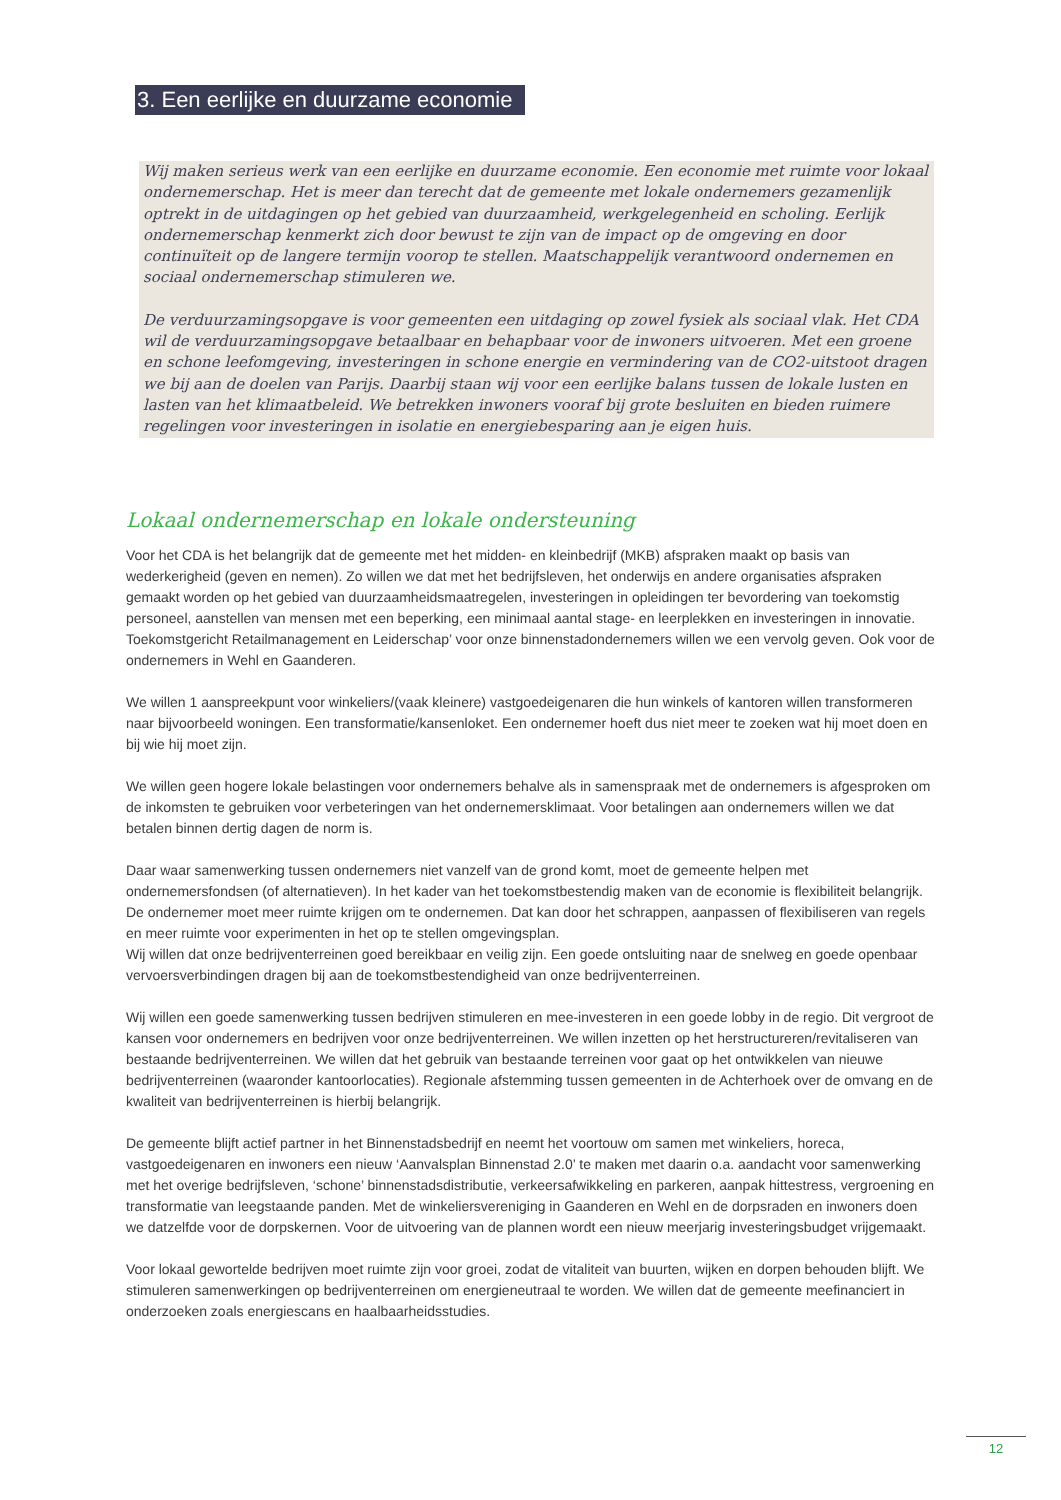3. Een eerlijke en duurzame economie
Wij maken serieus werk van een eerlijke en duurzame economie. Een economie met ruimte voor lokaal ondernemerschap. Het is meer dan terecht dat de gemeente met lokale ondernemers gezamenlijk optrekt in de uitdagingen op het gebied van duurzaamheid, werkgelegenheid en scholing. Eerlijk ondernemerschap kenmerkt zich door bewust te zijn van de impact op de omgeving en door continuïteit op de langere termijn voorop te stellen. Maatschappelijk verantwoord ondernemen en sociaal ondernemerschap stimuleren we.
De verduurzamingsopgave is voor gemeenten een uitdaging op zowel fysiek als sociaal vlak. Het CDA wil de verduurzamingsopgave betaalbaar en behapbaar voor de inwoners uitvoeren. Met een groene en schone leefomgeving, investeringen in schone energie en vermindering van de CO2-uitstoot dragen we bij aan de doelen van Parijs. Daarbij staan wij voor een eerlijke balans tussen de lokale lusten en lasten van het klimaatbeleid. We betrekken inwoners vooraf bij grote besluiten en bieden ruimere regelingen voor investeringen in isolatie en energiebesparing aan je eigen huis.
Lokaal ondernemerschap en lokale ondersteuning
Voor het CDA is het belangrijk dat de gemeente met het midden- en kleinbedrijf (MKB) afspraken maakt op basis van wederkerigheid (geven en nemen). Zo willen we dat met het bedrijfsleven, het onderwijs en andere organisaties afspraken gemaakt worden op het gebied van duurzaamheidsmaatregelen, investeringen in opleidingen ter bevordering van toekomstig personeel, aanstellen van mensen met een beperking, een minimaal aantal stage- en leerplekken en investeringen in innovatie. Toekomstgericht Retailmanagement en Leiderschap’ voor onze binnenstadondernemers willen we een vervolg geven. Ook voor de ondernemers in Wehl en Gaanderen.
We willen 1 aanspreekpunt voor winkeliers/(vaak kleinere) vastgoedeigenaren die hun winkels of kantoren willen transformeren naar bijvoorbeeld woningen. Een transformatie/kansenloket. Een ondernemer hoeft dus niet meer te zoeken wat hij moet doen en bij wie hij moet zijn.
We willen geen hogere lokale belastingen voor ondernemers behalve als in samenspraak met de ondernemers is afgesproken om de inkomsten te gebruiken voor verbeteringen van het ondernemersklimaat. Voor betalingen aan ondernemers willen we dat betalen binnen dertig dagen de norm is.
Daar waar samenwerking tussen ondernemers niet vanzelf van de grond komt, moet de gemeente helpen met ondernemersfondsen (of alternatieven). In het kader van het toekomstbestendig maken van de economie is flexibiliteit belangrijk. De ondernemer moet meer ruimte krijgen om te ondernemen. Dat kan door het schrappen, aanpassen of flexibiliseren van regels en meer ruimte voor experimenten in het op te stellen omgevingsplan.
Wij willen dat onze bedrijventerreinen goed bereikbaar en veilig zijn. Een goede ontsluiting naar de snelweg en goede openbaar vervoersverbindingen dragen bij aan de toekomstbestendigheid van onze bedrijventerreinen.
Wij willen een goede samenwerking tussen bedrijven stimuleren en mee-investeren in een goede lobby in de regio. Dit vergroot de kansen voor ondernemers en bedrijven voor onze bedrijventerreinen. We willen inzetten op het herstructureren/revitaliseren van bestaande bedrijventerreinen. We willen dat het gebruik van bestaande terreinen voor gaat op het ontwikkelen van nieuwe bedrijventerreinen (waaronder kantoorlocaties). Regionale afstemming tussen gemeenten in de Achterhoek over de omvang en de kwaliteit van bedrijventerreinen is hierbij belangrijk.
De gemeente blijft actief partner in het Binnenstadsbedrijf en neemt het voortouw om samen met winkeliers, horeca, vastgoedeigenaren en inwoners een nieuw ‘Aanvalsplan Binnenstad 2.0’ te maken met daarin o.a. aandacht voor samenwerking met het overige bedrijfsleven, ‘schone’ binnenstadsdistributie, verkeersafwikkeling en parkeren, aanpak hittestress, vergroening en transformatie van leegstaande panden. Met de winkeliersvereniging in Gaanderen en Wehl en de dorpsraden en inwoners doen we datzelfde voor de dorpskernen. Voor de uitvoering van de plannen wordt een nieuw meerjarig investeringsbudget vrijgemaakt.
Voor lokaal gewortelde bedrijven moet ruimte zijn voor groei, zodat de vitaliteit van buurten, wijken en dorpen behouden blijft. We stimuleren samenwerkingen op bedrijventerreinen om energieneutraal te worden. We willen dat de gemeente meefinanciert in onderzoeken zoals energiescans en haalbaarheidsstudies.
12